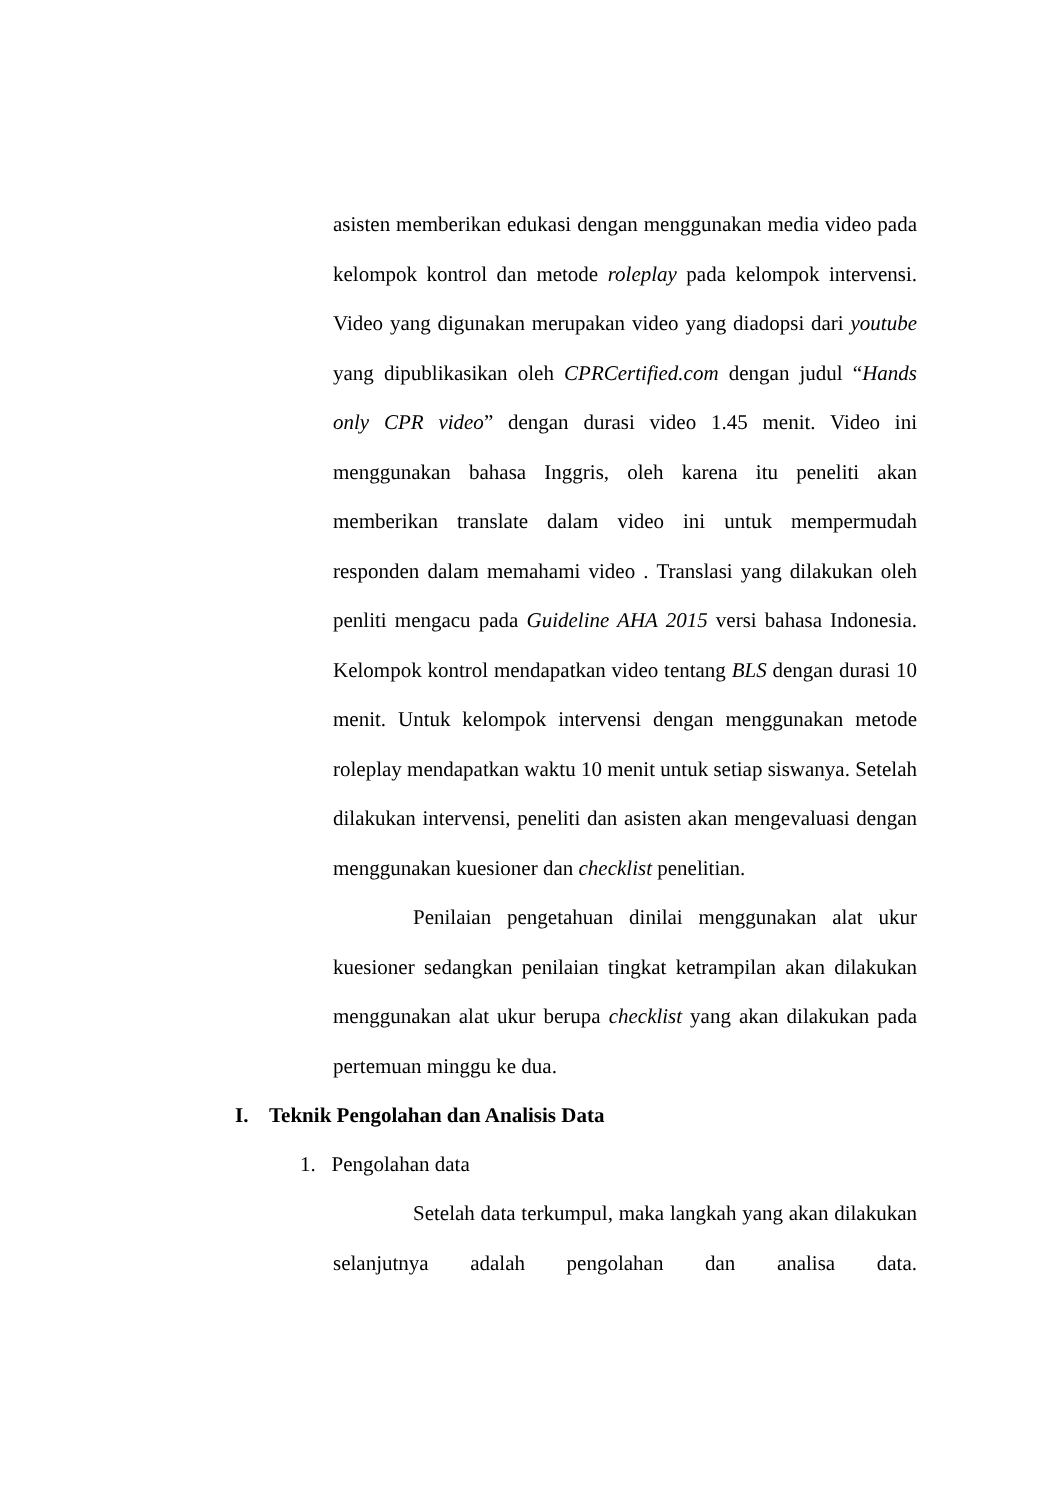asisten memberikan edukasi dengan menggunakan media video pada kelompok kontrol dan metode roleplay pada kelompok intervensi. Video yang digunakan merupakan video yang diadopsi dari youtube yang dipublikasikan oleh CPRCertified.com dengan judul “Hands only CPR video” dengan durasi video 1.45 menit. Video ini menggunakan bahasa Inggris, oleh karena itu peneliti akan memberikan translate dalam video ini untuk mempermudah responden dalam memahami video . Translasi yang dilakukan oleh penliti mengacu pada Guideline AHA 2015 versi bahasa Indonesia. Kelompok kontrol mendapatkan video tentang BLS dengan durasi 10 menit. Untuk kelompok intervensi dengan menggunakan metode roleplay mendapatkan waktu 10 menit untuk setiap siswanya. Setelah dilakukan intervensi, peneliti dan asisten akan mengevaluasi dengan menggunakan kuesioner dan checklist penelitian.
Penilaian pengetahuan dinilai menggunakan alat ukur kuesioner sedangkan penilaian tingkat ketrampilan akan dilakukan menggunakan alat ukur berupa checklist yang akan dilakukan pada pertemuan minggu ke dua.
I. Teknik Pengolahan dan Analisis Data
1. Pengolahan data
Setelah data terkumpul, maka langkah yang akan dilakukan selanjutnya adalah pengolahan dan analisa data.